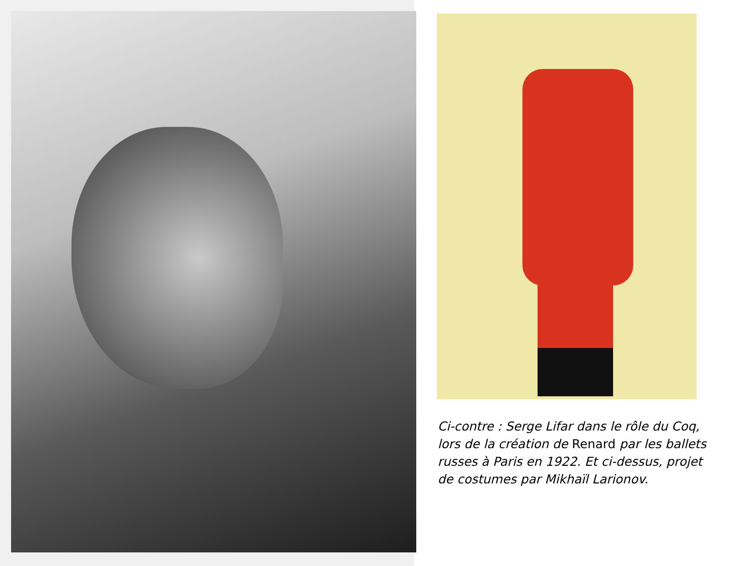Ci-contre : Serge Lifar dans le rôle du Coq, lors de la création de Renard par les ballets russes à Paris en 1922. Et ci-dessus, projet de costumes par Mikhaïl Larionov.